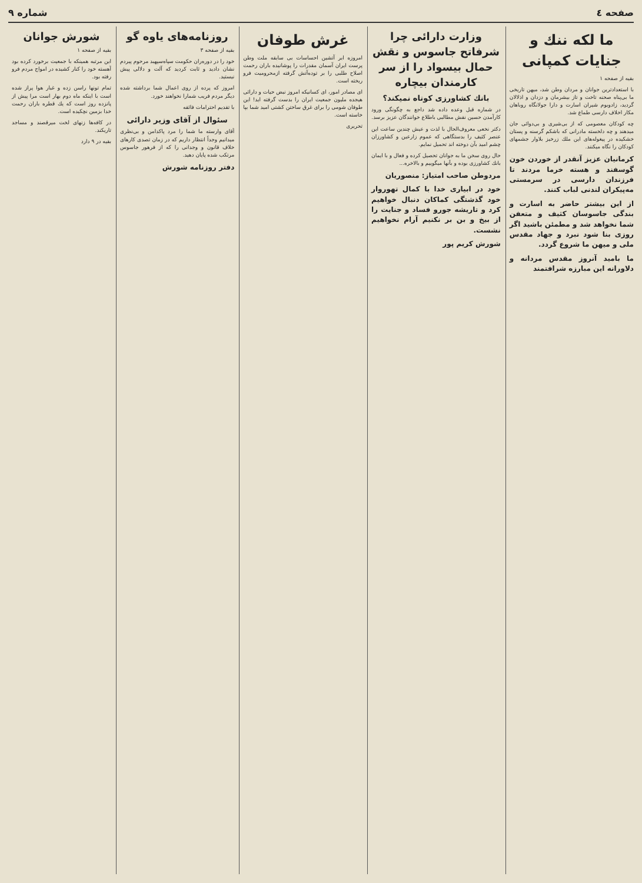صفحه ٤ شماره ۹
ما لکه ننك و جنایات کمپانی
بقیه از صفحه ۱
با استعدادترین جوانان و مردان وطن شد، میهن تاریخی ما بی‌پناه صحنه تاخت و تاز بیشرمان و دزدان و اذلالان گردید، زادوبوم شیران اسارت و دارا جولانگاه روباهان مکار اخلاف دارسی طماع شد.
چه کودکان معصومی که از بی‌شیری و بی‌دوائی جان میدهند و چه دلخسته مادرانی که باشکم گرسنه و پستان خشکیده در پیغوله‌های این ملك زرخیز بلاوار جشمهای کودکان را نگاه میکنند.
کرمانیان عزیز آنقدر از خوردن خون گوسفند و هسته خرما مردند تا فرزندان دارسی در سرمستی مه‌پیکران لندنی لباب کنند.
از این بیشتر حاضر به اسارت و بندگی جاسوسان کثیف و متعفن شما نخواهد شد و مطمئن باشید اگر روزی بنا شود نبرد و جهاد مقدس ملی و میهن ما شروع گردد.
ما بامید آنروز مقدس مردانه و دلاورانه این مبارزه شرافتمند
وزارت دارائی چرا شرفاتح جاسوس و نقش حمال بیسواد را از سر کارمندان بیچاره
بانك كشاورزی كوتاه نميكند؟
در شماره قبل وعده داده شد داجع به چگونگی ورود کارآمدن حسین نقش مطالبی باطلاع خوانندگان عزیز برسد.
دکتر نخعی معروف‌الحال با لذت و عیش چندین ساعت این عنصر کثیف را بدستگاهی که عموم زارعین و کشاورزان چشم امید بآن دوخته اند تحمیل نمایم.
حال روی سخن ما به جوانان تحصیل کرده و فعال و با ایمان بانك کشاورزی بوده و بآنها میگوییم و بالاخره...
مردوطن صاحب امتیاز: منصوریان
خود در ابیاری خدا با کمال تهوروار خود گذشتگی کماکان دنبال خواهیم کرد و تاریشه جورو فساد و جنایت را از بیخ و بن بر نکنیم آرام نخواهیم نشست.
شورش کریم پور
غرش طوفان
امروزه ابر آتشین احساسات بی سابقه ملت وطن پرست ایران آسمان مقدرات را پوشانیده باران رحمت اصلاح طلبی را بر توده‌آتش گرفته ازمحرومیت فرو ریخته است.
ای مصادر امور، ای کسانیکه امروز نبض حیات و دارائی هیجده ملیون جمعیت ایران را بدست گرفته اید! این طوفان شومی را برای غرق ساختن کشتی امید شما بپا خاسته است.
تحریری
روزنامه‌های یاوه گو
بقیه از صفحه ۳
خود را در دوره‌ران حکومت سپاه‌سپهبد مرحوم پیردم نشان دادید و ثابت کردید که آلت و دلالی پیش نیستید.
امروز که پرده از روی اعمال شما برداشته شده دیگر مردم فریب شمارا نخواهند خورد.
با تقدیم احترامات فائقه
سئوال از آقای وزیر دارائی
آقای وارسته ما شما را مرد پاکدامن و بی‌نظری میدانیم وجداً انتظار داریم که در زمان تصدی کارهای خلاف قانون و وجدانی را که از فرهور جاسوس مرتکب شده پایان دهید.
دفتر روزنامه شورش
شورش جوانان
بقیه از صفحه ۱
این مرتبه همینکه با جمعیت برخورد کرده بود آهسته خود را کنار کشیده در امواج مردم فرو رفته بود.
تمام تونها راسن زده و غبار هوا پراز شده است با اینکه ماه دوم بهار است مرا پیش از پانزده روز است که یك قطره باران رحمت خدا بزمین نچکیده است.
در کافه‌ها زنهای لخت میرقصند و مساجد تاریکند.
بقیه در ۹ دارد